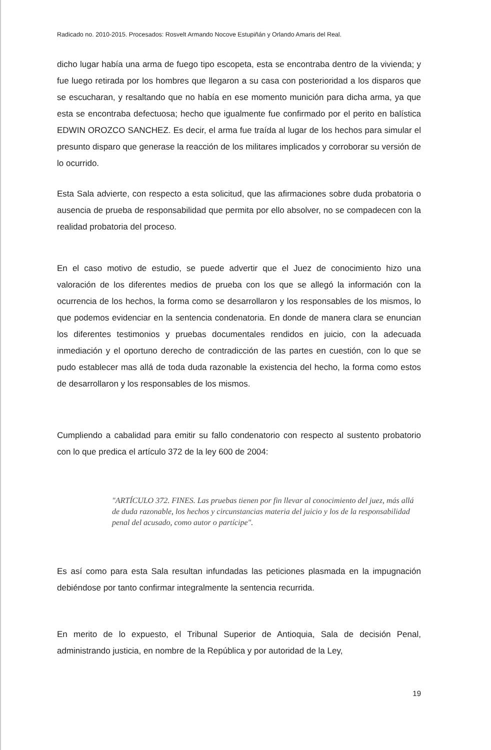Radicado no. 2010-2015. Procesados: Rosvelt Armando Nocove Estupiñán y Orlando Amaris del Real.
dicho lugar había una arma de fuego tipo escopeta, esta se encontraba dentro de la vivienda; y fue luego retirada por los hombres que llegaron a su casa con posterioridad a los disparos que se escucharan, y resaltando que no había en ese momento munición para dicha arma, ya que esta se encontraba defectuosa; hecho que igualmente fue confirmado por el perito en balística EDWIN OROZCO SANCHEZ. Es decir, el arma fue traída al lugar de los hechos para simular el presunto disparo que generase la reacción de los militares implicados y corroborar su versión de lo ocurrido.
Esta Sala advierte, con respecto a esta solicitud, que las afirmaciones sobre duda probatoria o ausencia de prueba de responsabilidad que permita por ello absolver, no se compadecen con la realidad probatoria del proceso.
En el caso motivo de estudio, se puede advertir que el Juez de conocimiento hizo una valoración de los diferentes medios de prueba con los que se allegó la información con la ocurrencia de los hechos, la forma como se desarrollaron y los responsables de los mismos, lo que podemos evidenciar en la sentencia condenatoria. En donde de manera clara se enuncian los diferentes testimonios y pruebas documentales rendidos en juicio, con la adecuada inmediación y el oportuno derecho de contradicción de las partes en cuestión, con lo que se pudo establecer mas allá de toda duda razonable la existencia del hecho, la forma como estos de desarrollaron y los responsables de los mismos.
Cumpliendo a cabalidad para emitir su fallo condenatorio con respecto al sustento probatorio con lo que predica el artículo 372 de la ley 600 de 2004:
"ARTÍCULO 372. FINES. Las pruebas tienen por fin llevar al conocimiento del juez, más allá de duda razonable, los hechos y circunstancias materia del juicio y los de la responsabilidad penal del acusado, como autor o partícipe".
Es así como para esta Sala resultan infundadas las peticiones plasmada en la impugnación debiéndose por tanto confirmar integralmente la sentencia recurrida.
En merito de lo expuesto, el Tribunal Superior de Antioquia, Sala de decisión Penal, administrando justicia, en nombre de la República y por autoridad de la Ley,
19